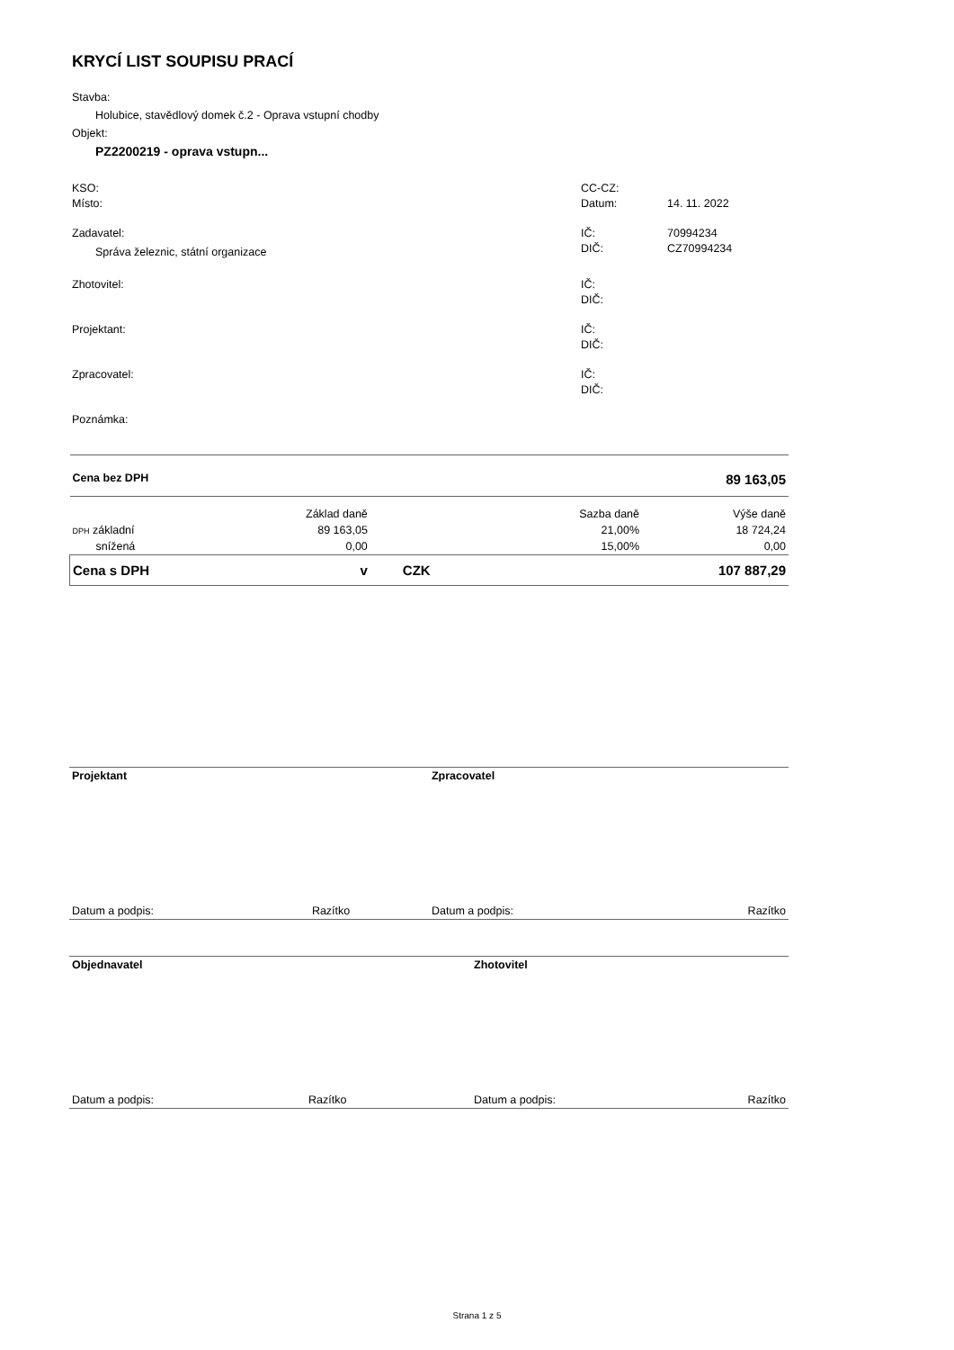KRYCÍ LIST SOUPISU PRACÍ
Stavba:
Holubice, stavědlový domek č.2 - Oprava vstupní chodby
Objekt:
PZ2200219 - oprava vstupn...
| KSO: Místo: | CC-CZ: Datum: | 14. 11. 2022 |
| Zadavatel: Správa železnic, státní organizace | IČ: DIČ: | 70994234 CZ70994234 |
| Zhotovitel: | IČ: DIČ: | |
| Projektant: | IČ: DIČ: | |
| Zpracovatel: | IČ: DIČ: | |
| Poznámka: | | |
| Cena bez DPH | 89 163,05 | | | |
| | Základ daně | | Sazba daně | Výše daně |
| DPH základní | 89 163,05 | | 21,00% | 18 724,24 |
| snížená | 0,00 | | 15,00% | 0,00 |
| Cena s DPH | v | CZK | | 107 887,29 |
| Projektant | | Zpracovatel | |
| Datum a podpis: | Razítko | Datum a podpis: | Razítko |
| Objednavatel | | Zhotovitel | |
| Datum a podpis: | Razítko | Datum a podpis: | Razítko |
Strana 1 z 5